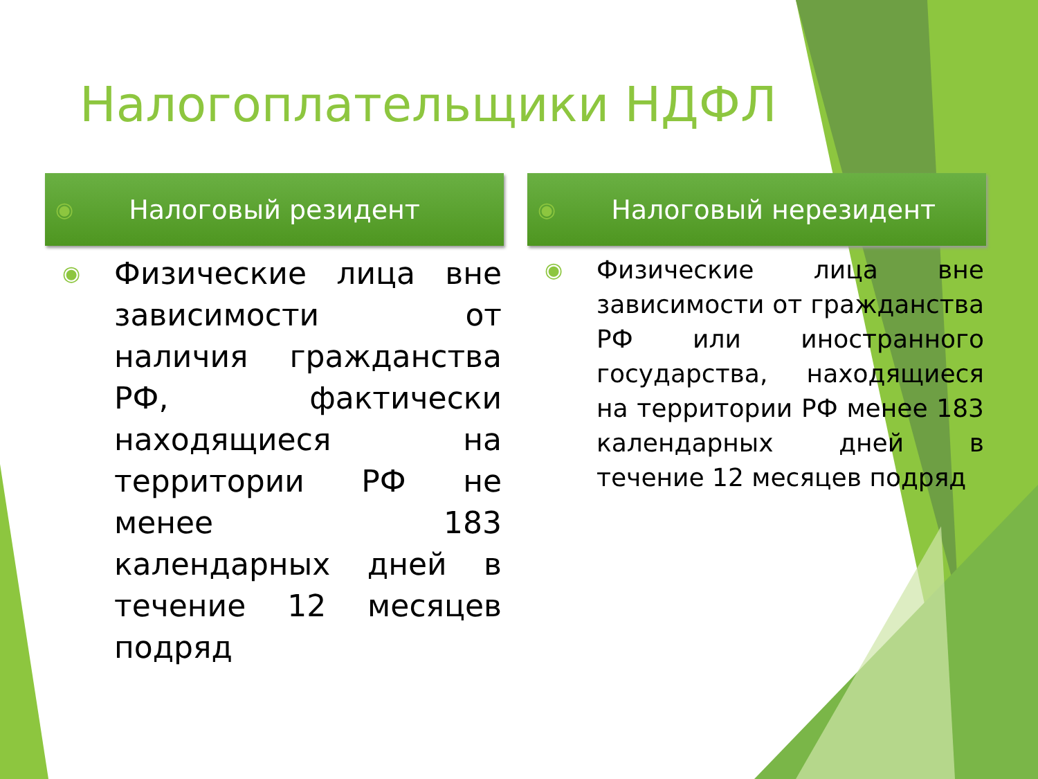Налогоплательщики НДФЛ
◉ Налоговый резидент
◉
Физические лица вне зависимости от наличия гражданства РФ, фактически находящиеся на территории РФ не менее 183 календарных дней в течение 12 месяцев подряд
◉ Налоговый нерезидент
◉
Физические лица вне зависимости от гражданства РФ или иностранного государства, находящиеся на территории РФ менее 183 календарных дней в течение 12 месяцев подряд